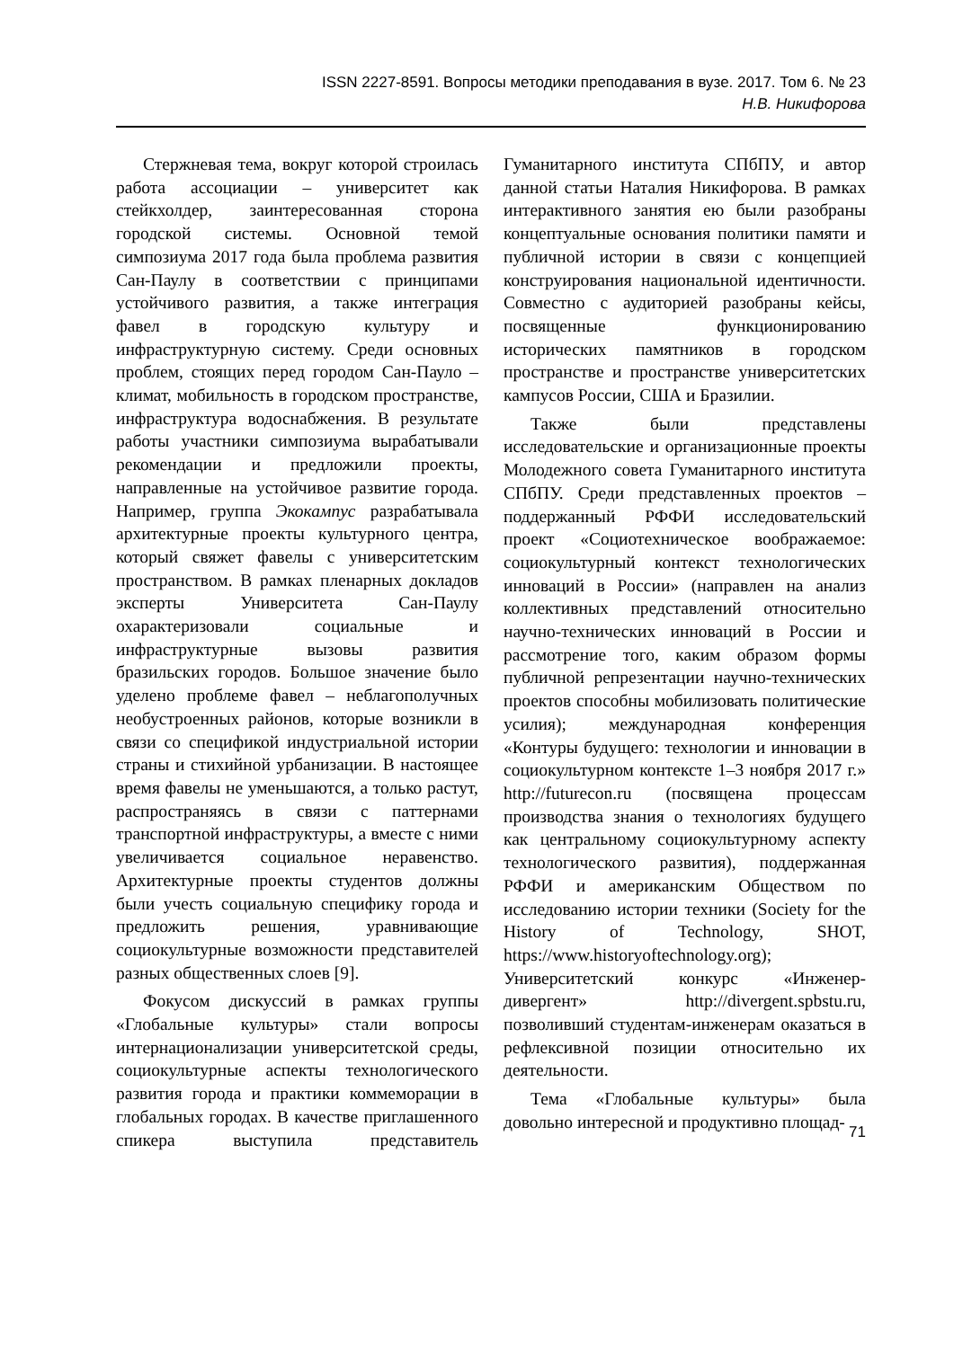ISSN 2227-8591. Вопросы методики преподавания в вузе. 2017. Том 6. № 23
Н.В. Никифорова
Стержневая тема, вокруг которой строилась работа ассоциации – университет как стейкхолдер, заинтересованная сторона городской системы. Основной темой симпозиума 2017 года была проблема развития Сан-Паулу в соответствии с принципами устойчивого развития, а также интеграция фавел в городскую культуру и инфраструктурную систему. Среди основных проблем, стоящих перед городом Сан-Пауло – климат, мобильность в городском пространстве, инфраструктура водоснабжения. В результате работы участники симпозиума вырабатывали рекомендации и предложили проекты, направленные на устойчивое развитие города. Например, группа Экокампус разрабатывала архитектурные проекты культурного центра, который свяжет фавелы с университетским пространством. В рамках пленарных докладов эксперты Университета Сан-Паулу охарактеризовали социальные и инфраструктурные вызовы развития бразильских городов. Большое значение было уделено проблеме фавел – неблагополучных необустроенных районов, которые возникли в связи со спецификой индустриальной истории страны и стихийной урбанизации. В настоящее время фавелы не уменьшаются, а только растут, распространяясь в связи с паттернами транспортной инфраструктуры, а вместе с ними увеличивается социальное неравенство. Архитектурные проекты студентов должны были учесть социальную специфику города и предложить решения, уравнивающие социокультурные возможности представителей разных общественных слоев [9].
Фокусом дискуссий в рамках группы «Глобальные культуры» стали вопросы интернационализации университетской среды, социокультурные аспекты технологического развития города и практики коммеморации в глобальных городах. В качестве приглашенного спикера выступила представитель Гуманитарного института СПбПУ, и автор данной статьи Наталия Никифорова. В рамках интерактивного занятия ею были разобраны концептуальные основания политики памяти и публичной истории в связи с концепцией конструирования национальной идентичности. Совместно с аудиторией разобраны кейсы, посвященные функционированию исторических памятников в городском пространстве и пространстве университетских кампусов России, США и Бразилии.
Также были представлены исследовательские и организационные проекты Молодежного совета Гуманитарного института СПбПУ. Среди представленных проектов – поддержанный РФФИ исследовательский проект «Социотехническое воображаемое: социокультурный контекст технологических инноваций в России» (направлен на анализ коллективных представлений относительно научно-технических инноваций в России и рассмотрение того, каким образом формы публичной репрезентации научно-технических проектов способны мобилизовать политические усилия); международная конференция «Контуры будущего: технологии и инновации в социокультурном контексте 1–3 ноября 2017 г.» http://futurecon.ru (посвящена процессам производства знания о технологиях будущего как центральному социокультурному аспекту технологического развития), поддержанная РФФИ и американским Обществом по исследованию истории техники (Society for the History of Technology, SHOT, https://www.historyoftechnology.org); Университетский конкурс «Инженер-дивергент» http://divergent.spbstu.ru, позволивший студентам-инженерам оказаться в рефлексивной позиции относительно их деятельности.
Тема «Глобальные культуры» была довольно интересной и продуктивно площад-
71